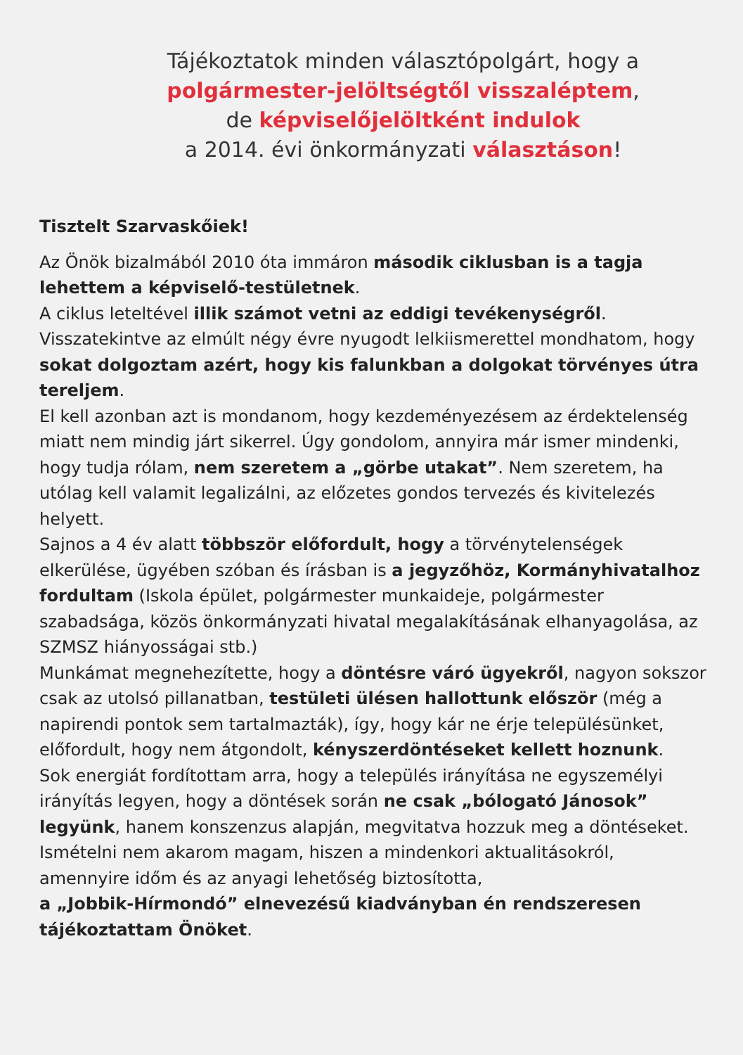Tájékoztatok minden választópolgárt, hogy a
polgármester-jelöltségtől visszaléptem,
de képviselőjelöltként indulok
a 2014. évi önkormányzati választáson!
Tisztelt Szarvaskőiek!
Az Önök bizalmából 2010 óta immáron második ciklusban is a tagja lehettem a képviselő-testületnek.
A ciklus leteltével illik számot vetni az eddigi tevékenységről.
Visszatekintve az elmúlt négy évre nyugodt lelkiismerettel mondhatom, hogy sokat dolgoztam azért, hogy kis falunkban a dolgokat törvényes útra tereljem.
El kell azonban azt is mondanom, hogy kezdeményezésem az érdektelenség miatt nem mindig járt sikerrel. Úgy gondolom, annyira már ismer mindenki, hogy tudja rólam, nem szeretem a „görbe utakat”. Nem szeretem, ha utólag kell valamit legalizálni, az előzetes gondos tervezés és kivitelezés helyett.
Sajnos a 4 év alatt többször előfordult, hogy a törvénytelenségek elkerülése, ügyében szóban és írásban is a jegyzőhöz, Kormányhivatalhoz fordultam (Iskola épület, polgármester munkaideje, polgármester szabadsága, közös önkormányzati hivatal megalakításának elhanyagolása, az SZMSZ hiányosságai stb.)
Munkámat megnehezítette, hogy a döntésre váró ügyekről, nagyon sokszor csak az utolsó pillanatban, testületi ülésen hallottunk először (még a napirendi pontok sem tartalmazták), így, hogy kár ne érje településünket, előfordult, hogy nem átgondolt, kényszerdöntéseket kellett hoznunk.
Sok energiát fordítottam arra, hogy a település irányítása ne egyszemélyi irányítás legyen, hogy a döntések során ne csak „bólogató Jánosok” legyünk, hanem konszenzus alapján, megvitatva hozzuk meg a döntéseket.
Ismételni nem akarom magam, hiszen a mindenkori aktualitásokról, amennyire időm és az anyagi lehetőség biztosította,
a „Jobbik-Hírmondó” elnevezésű kiadványban én rendszeresen tájékoztattam Önöket.